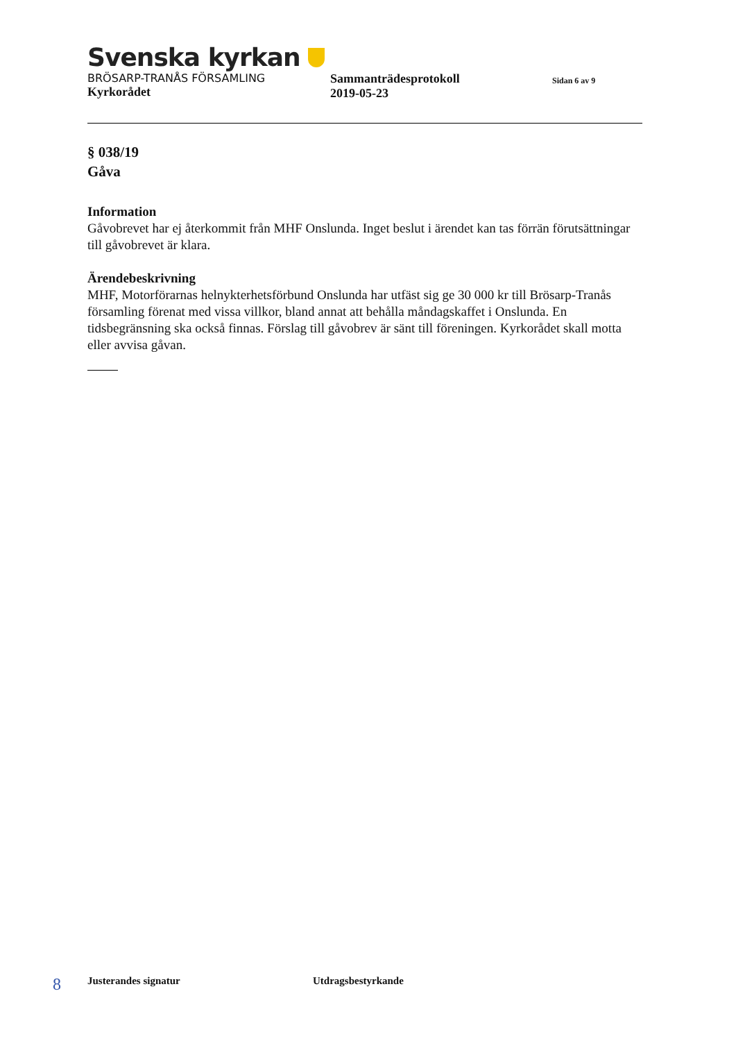Svenska kyrkan
BRÖSARP-TRANÅS FÖRSAMLING
Kyrkorådet
Sammanträdesprotokoll
2019-05-23
Sidan 6 av 9
§ 038/19
Gåva
Information
Gåvobrevet har ej återkommit från MHF Onslunda. Inget beslut i ärendet kan tas förrän förutsättningar till gåvobrevet är klara.
Ärendebeskrivning
MHF, Motorförarnas helnykterhetsförbund Onslunda har utfäst sig ge 30 000 kr till Brösarp-Tranås församling förenat med vissa villkor, bland annat att behålla måndagskaffet i Onslunda. En tidsbegränsning ska också finnas. Förslag till gåvobrev är sänt till föreningen. Kyrkorådet skall motta eller avvisa gåvan.
8
Justerandes signatur Utdragsbestyrkande